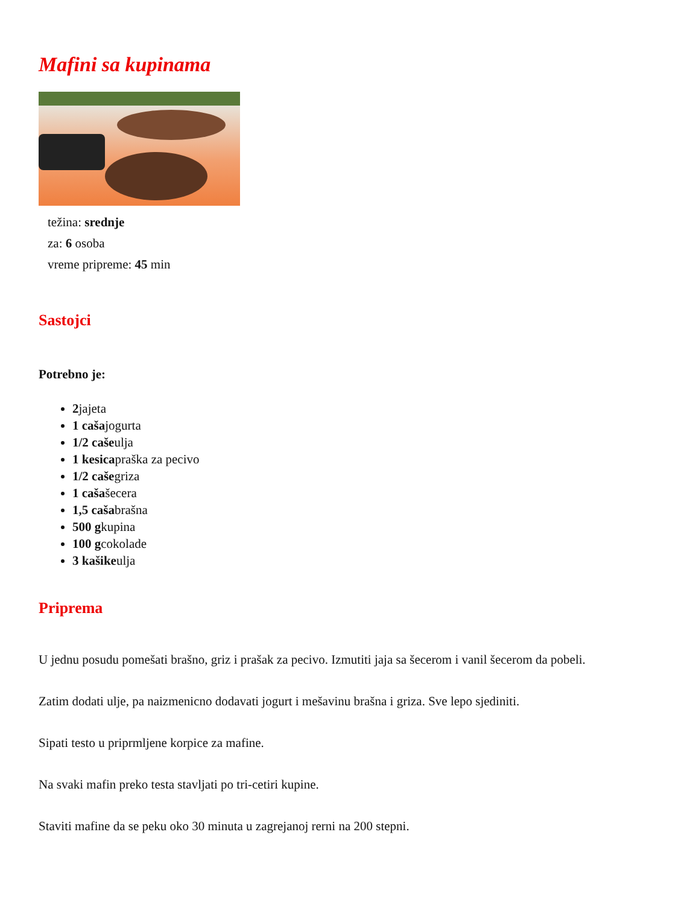Mafini sa kupinama
težina: srednje
za: 6 osoba
vreme pripreme: 45 min
Sastojci
Potrebno je:
2jajeta
1 cašajogurta
1/2 cašeulja
1 kesicapraška za pecivo
1/2 cašegriza
1 cašašecera
1,5 cašabrašna
500 gkupina
100 gcokolade
3 kašikeulja
Priprema
U jednu posudu pomešati brašno, griz i prašak za pecivo. Izmutiti jaja sa šecerom i vanil šecerom da pobeli.
Zatim dodati ulje, pa naizmenicno dodavati jogurt i mešavinu brašna i griza. Sve lepo sjediniti.
Sipati testo u priprmljene korpice za mafine.
Na svaki mafin preko testa stavljati po tri-cetiri kupine.
Staviti mafine da se peku oko 30 minuta u zagrejanoj rerni na 200 stepni.